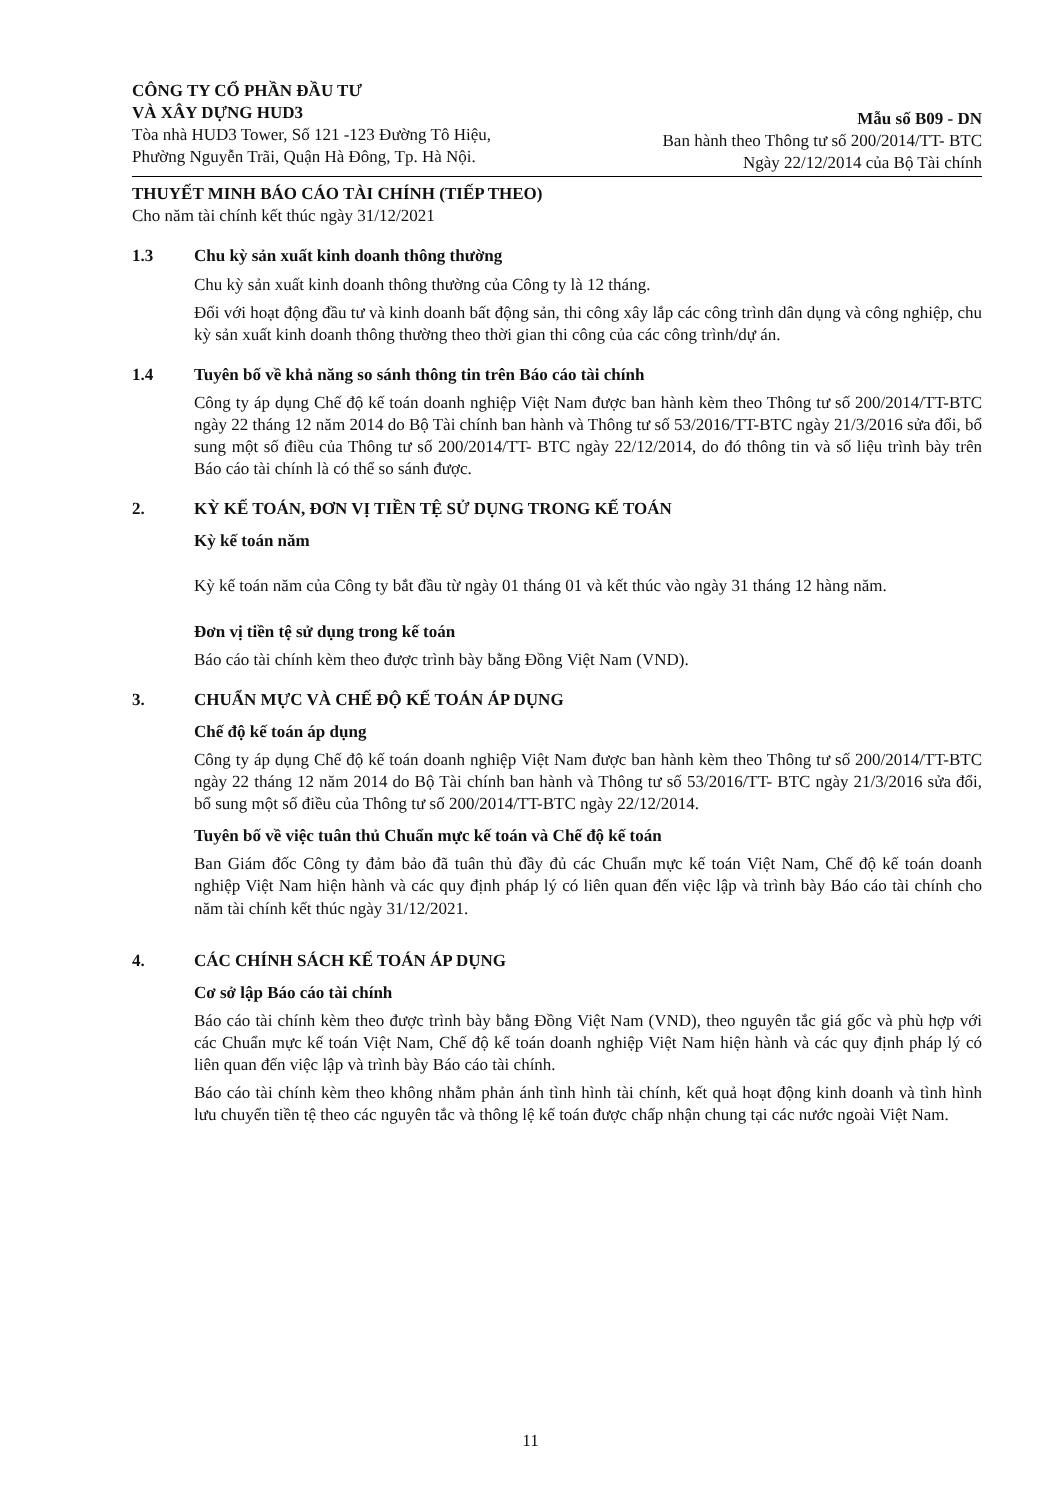CÔNG TY CỔ PHẦN ĐẦU TƯ
VÀ XÂY DỰNG HUD3
Tòa nhà HUD3 Tower, Số 121 -123 Đường Tô Hiệu,
Phường Nguyễn Trãi, Quận Hà Đông, Tp. Hà Nội.
Mẫu số B09 - DN
Ban hành theo Thông tư số 200/2014/TT- BTC
Ngày 22/12/2014 của Bộ Tài chính
THUYẾT MINH BÁO CÁO TÀI CHÍNH (TIẾP THEO)
Cho năm tài chính kết thúc ngày 31/12/2021
1.3 Chu kỳ sản xuất kinh doanh thông thường
Chu kỳ sản xuất kinh doanh thông thường của Công ty là 12 tháng.
Đối với hoạt động đầu tư và kinh doanh bất động sản, thi công xây lắp các công trình dân dụng và công nghiệp, chu kỳ sản xuất kinh doanh thông thường theo thời gian thi công của các công trình/dự án.
1.4 Tuyên bố về khả năng so sánh thông tin trên Báo cáo tài chính
Công ty áp dụng Chế độ kế toán doanh nghiệp Việt Nam được ban hành kèm theo Thông tư số 200/2014/TT-BTC ngày 22 tháng 12 năm 2014 do Bộ Tài chính ban hành và Thông tư số 53/2016/TT-BTC ngày 21/3/2016 sửa đổi, bổ sung một số điều của Thông tư số 200/2014/TT- BTC ngày 22/12/2014, do đó thông tin và số liệu trình bày trên Báo cáo tài chính là có thể so sánh được.
2. KỲ KẾ TOÁN, ĐƠN VỊ TIỀN TỆ SỬ DỤNG TRONG KẾ TOÁN
Kỳ kế toán năm
Kỳ kế toán năm của Công ty bắt đầu từ ngày 01 tháng 01 và kết thúc vào ngày 31 tháng 12 hàng năm.
Đơn vị tiền tệ sử dụng trong kế toán
Báo cáo tài chính kèm theo được trình bày bằng Đồng Việt Nam (VND).
3. CHUẨN MỰC VÀ CHẾ ĐỘ KẾ TOÁN ÁP DỤNG
Chế độ kế toán áp dụng
Công ty áp dụng Chế độ kế toán doanh nghiệp Việt Nam được ban hành kèm theo Thông tư số 200/2014/TT-BTC ngày 22 tháng 12 năm 2014 do Bộ Tài chính ban hành và Thông tư số 53/2016/TT- BTC ngày 21/3/2016 sửa đổi, bổ sung một số điều của Thông tư số 200/2014/TT-BTC ngày 22/12/2014.
Tuyên bố về việc tuân thủ Chuẩn mực kế toán và Chế độ kế toán
Ban Giám đốc Công ty đảm bảo đã tuân thủ đầy đủ các Chuẩn mực kế toán Việt Nam, Chế độ kế toán doanh nghiệp Việt Nam hiện hành và các quy định pháp lý có liên quan đến việc lập và trình bày Báo cáo tài chính cho năm tài chính kết thúc ngày 31/12/2021.
4. CÁC CHÍNH SÁCH KẾ TOÁN ÁP DỤNG
Cơ sở lập Báo cáo tài chính
Báo cáo tài chính kèm theo được trình bày bằng Đồng Việt Nam (VND), theo nguyên tắc giá gốc và phù hợp với các Chuẩn mực kế toán Việt Nam, Chế độ kế toán doanh nghiệp Việt Nam hiện hành và các quy định pháp lý có liên quan đến việc lập và trình bày Báo cáo tài chính.
Báo cáo tài chính kèm theo không nhằm phản ánh tình hình tài chính, kết quả hoạt động kinh doanh và tình hình lưu chuyển tiền tệ theo các nguyên tắc và thông lệ kế toán được chấp nhận chung tại các nước ngoài Việt Nam.
11